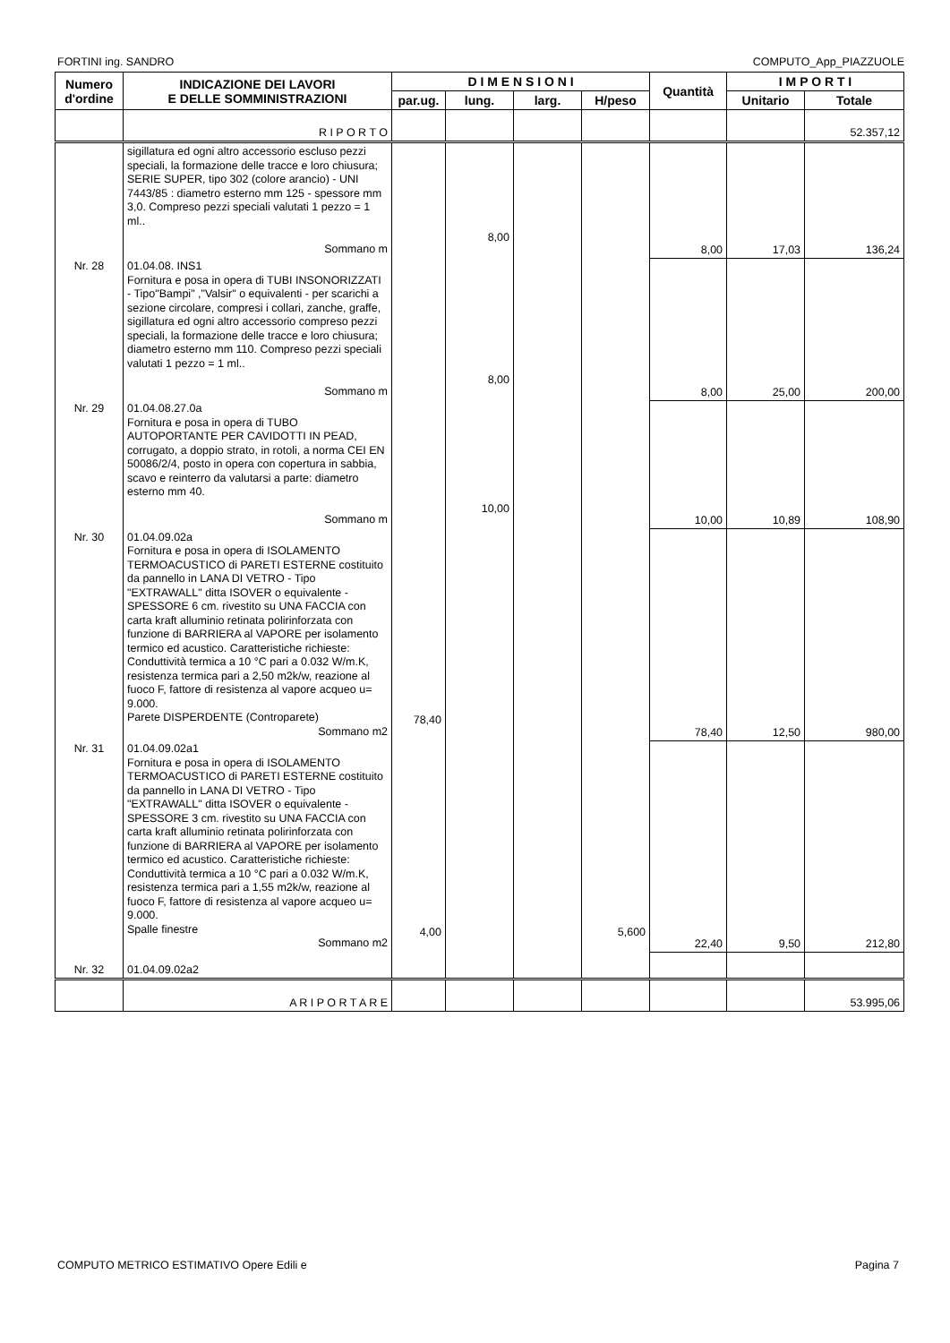FORTINI ing. SANDRO COMPUTO_App_PIAZZUOLE
| Numero d'ordine | INDICAZIONE DEI LAVORI E DELLE SOMMINISTRAZIONI | D I M E N S I O N I | | | | Quantità | I M P O R T I | |
| --- | --- | --- | --- | --- | --- | --- | --- | --- |
| | | par.ug. | lung. | larg. | H/peso | | Unitario | Totale |
| | R I P O R T O | | | | | | | 52.357,12 |
| | sigillatura ed ogni altro accessorio escluso pezzi speciali, la formazione delle tracce e loro chiusura; SERIE SUPER, tipo 302 (colore arancio) - UNI 7443/85 : diametro esterno mm 125 - spessore mm 3,0. Compreso pezzi speciali valutati 1 pezzo = 1 ml.. Sommano m | | 8,00 | | | 8,00 | 17,03 | 136,24 |
| Nr. 28 | 01.04.08. INS1 Fornitura e posa in opera di TUBI INSONORIZZATI - Tipo"Bampi" ,"Valsir" o equivalenti - per scarichi a sezione circolare, compresi i collari, zanche, graffe, sigillatura ed ogni altro accessorio compreso pezzi speciali, la formazione delle tracce e loro chiusura; diametro esterno mm 110. Compreso pezzi speciali valutati 1 pezzo = 1 ml.. Sommano m | | 8,00 | | | 8,00 | 25,00 | 200,00 |
| Nr. 29 | 01.04.08.27.0a Fornitura e posa in opera di TUBO AUTOPORTANTE PER CAVIDOTTI IN PEAD, corrugato, a doppio strato, in rotoli, a norma CEI EN 50086/2/4, posto in opera con copertura in sabbia, scavo e reinterro da valutarsi a parte: diametro esterno mm 40. Sommano m | | 10,00 | | | 10,00 | 10,89 | 108,90 |
| Nr. 30 | 01.04.09.02a Fornitura e posa in opera di ISOLAMENTO TERMOACUSTICO di PARETI ESTERNE costituito da pannello in LANA DI VETRO - Tipo "EXTRAWALL" ditta ISOVER o equivalente - SPESSORE 6 cm. rivestito su UNA FACCIA con carta kraft alluminio retinata polirinforzata con funzione di BARRIERA al VAPORE per isolamento termico ed acustico. Caratteristiche richieste: Conduttività termica a 10 °C pari a 0.032 W/m.K, resistenza termica pari a 2,50 m2k/w, reazione al fuoco F, fattore di resistenza al vapore acqueo u= 9.000. Parete DISPERDENTE (Controparete) Sommano m2 | 78,40 | | | | 78,40 | 12,50 | 980,00 |
| Nr. 31 | 01.04.09.02a1 Fornitura e posa in opera di ISOLAMENTO TERMOACUSTICO di PARETI ESTERNE costituito da pannello in LANA DI VETRO - Tipo "EXTRAWALL" ditta ISOVER o equivalente - SPESSORE 3 cm. rivestito su UNA FACCIA con carta kraft alluminio retinata polirinforzata con funzione di BARRIERA al VAPORE per isolamento termico ed acustico. Caratteristiche richieste: Conduttività termica a 10 °C pari a 0.032 W/m.K, resistenza termica pari a 1,55 m2k/w, reazione al fuoco F, fattore di resistenza al vapore acqueo u= 9.000. Spalle finestre Sommano m2 | 4,00 | | | 5,600 | 22,40 | 9,50 | 212,80 |
| Nr. 32 | 01.04.09.02a2 | | | | | | | |
| | A R I P O R T A R E | | | | | | | 53.995,06 |
COMPUTO METRICO ESTIMATIVO Opere Edili e Pagina 7